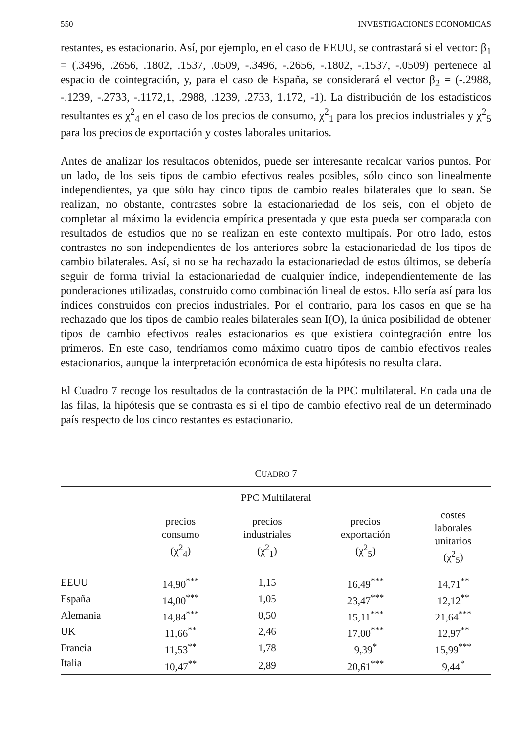550 INVESTIGACIONES ECONOMICAS
restantes, es estacionario. Así, por ejemplo, en el caso de EEUU, se contrastará si el vector: β<sub>1</sub> = (.3496, .2656, .1802, .1537, .0509, -.3496, -.2656, -.1802, -.1537, -.0509) pertenece al espacio de cointegración, y, para el caso de España, se considerará el vector β<sub>2</sub> = (-.2988, -.1239, -.2733, -.1172,1, .2988, .1239, .2733, 1.172, -1). La distribución de los estadísticos resultantes es χ<sup>2</sup><sub>4</sub> en el caso de los precios de consumo, χ<sup>2</sup><sub>1</sub> para los precios industriales y χ<sup>2</sup><sub>5</sub> para los precios de exportación y costes laborales unitarios.
Antes de analizar los resultados obtenidos, puede ser interesante recalcar varios puntos. Por un lado, de los seis tipos de cambio efectivos reales posibles, sólo cinco son linealmente independientes, ya que sólo hay cinco tipos de cambio reales bilaterales que lo sean. Se realizan, no obstante, contrastes sobre la estacionariedad de los seis, con el objeto de completar al máximo la evidencia empírica presentada y que esta pueda ser comparada con resultados de estudios que no se realizan en este contexto multipaís. Por otro lado, estos contrastes no son independientes de los anteriores sobre la estacionariedad de los tipos de cambio bilaterales. Así, si no se ha rechazado la estacionariedad de estos últimos, se debería seguir de forma trivial la estacionariedad de cualquier índice, independientemente de las ponderaciones utilizadas, construido como combinación lineal de estos. Ello sería así para los índices construidos con precios industriales. Por el contrario, para los casos en que se ha rechazado que los tipos de cambio reales bilaterales sean I(O), la única posibilidad de obtener tipos de cambio efectivos reales estacionarios es que existiera cointegración entre los primeros. En este caso, tendríamos como máximo cuatro tipos de cambio efectivos reales estacionarios, aunque la interpretación económica de esta hipótesis no resulta clara.
El Cuadro 7 recoge los resultados de la contrastación de la PPC multilateral. En cada una de las filas, la hipótesis que se contrasta es si el tipo de cambio efectivo real de un determinado país respecto de los cinco restantes es estacionario.
CUADRO 7
| PPC Multilateral | | | | |
| --- | --- | --- | --- | --- |
| | precios consumo (χ<sup>2</sup><sub>4</sub>) | precios industriales (χ<sup>2</sup><sub>1</sub>) | precios exportación (χ<sup>2</sup><sub>5</sub>) | costes laborales unitarios (χ<sup>2</sup><sub>5</sub>) |
| EEUU | 14,90<sup>***</sup> | 1,15 | 16,49<sup>***</sup> | 14,71<sup>**</sup> |
| España | 14,00<sup>***</sup> | 1,05 | 23,47<sup>***</sup> | 12,12<sup>**</sup> |
| Alemania | 14,84<sup>***</sup> | 0,50 | 15,11<sup>***</sup> | 21,64<sup>***</sup> |
| UK | 11,66<sup>**</sup> | 2,46 | 17,00<sup>***</sup> | 12,97<sup>**</sup> |
| Francia | 11,53<sup>**</sup> | 1,78 | 9,39<sup>*</sup> | 15,99<sup>***</sup> |
| Italia | 10,47<sup>**</sup> | 2,89 | 20,61<sup>***</sup> | 9,44<sup>*</sup> |